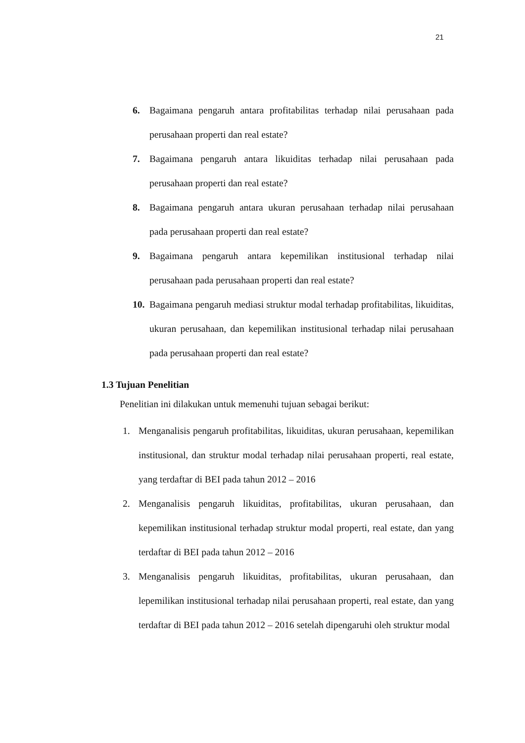21
6. Bagaimana pengaruh antara profitabilitas terhadap nilai perusahaan pada perusahaan properti dan real estate?
7. Bagaimana pengaruh antara likuiditas terhadap nilai perusahaan pada perusahaan properti dan real estate?
8. Bagaimana pengaruh antara ukuran perusahaan terhadap nilai perusahaan pada perusahaan properti dan real estate?
9. Bagaimana pengaruh antara kepemilikan institusional terhadap nilai perusahaan pada perusahaan properti dan real estate?
10. Bagaimana pengaruh mediasi struktur modal terhadap profitabilitas, likuiditas, ukuran perusahaan, dan kepemilikan institusional terhadap nilai perusahaan pada perusahaan properti dan real estate?
1.3 Tujuan Penelitian
Penelitian ini dilakukan untuk memenuhi tujuan sebagai berikut:
1. Menganalisis pengaruh profitabilitas, likuiditas, ukuran perusahaan, kepemilikan institusional, dan struktur modal terhadap nilai perusahaan properti, real estate, yang terdaftar di BEI pada tahun 2012 – 2016
2. Menganalisis pengaruh likuiditas, profitabilitas, ukuran perusahaan, dan kepemilikan institusional terhadap struktur modal properti, real estate, dan yang terdaftar di BEI pada tahun 2012 – 2016
3. Menganalisis pengaruh likuiditas, profitabilitas, ukuran perusahaan, dan lepemilikan institusional terhadap nilai perusahaan properti, real estate, dan yang terdaftar di BEI pada tahun 2012 – 2016 setelah dipengaruhi oleh struktur modal